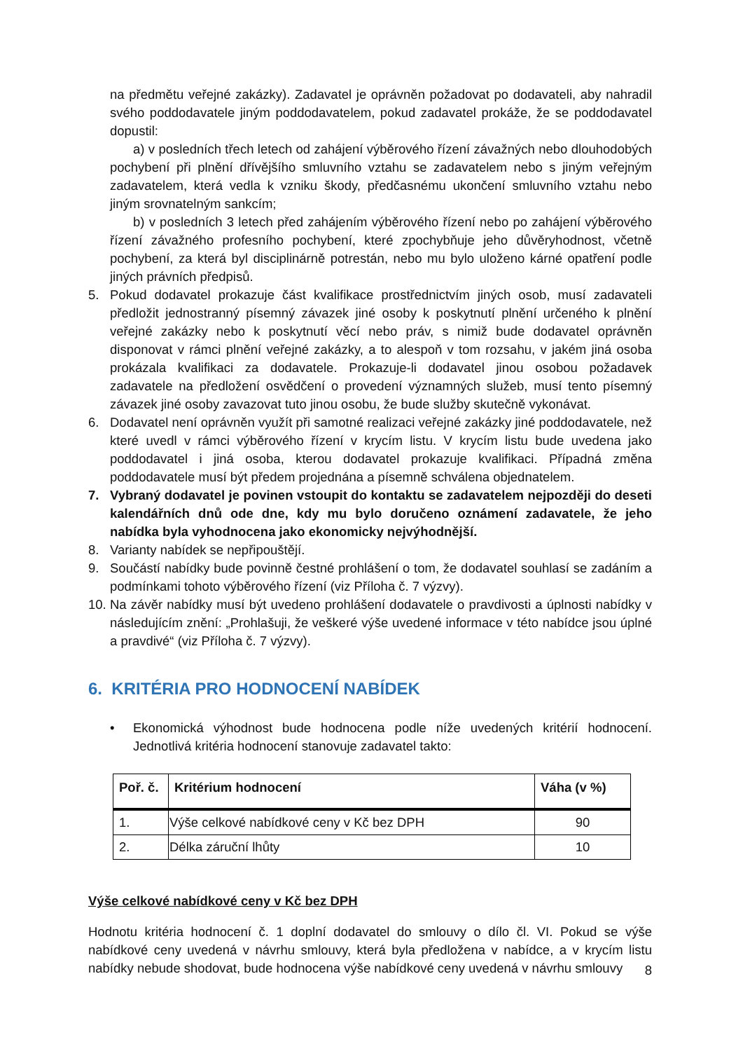na předmětu veřejné zakázky). Zadavatel je oprávněn požadovat po dodavateli, aby nahradil svého poddodavatele jiným poddodavatelem, pokud zadavatel prokáže, že se poddodavatel dopustil:
a) v posledních třech letech od zahájení výběrového řízení závažných nebo dlouhodobých pochybení při plnění dřívějšího smluvního vztahu se zadavatelem nebo s jiným veřejným zadavatelem, která vedla k vzniku škody, předčasnému ukončení smluvního vztahu nebo jiným srovnatelným sankcím;
b) v posledních 3 letech před zahájením výběrového řízení nebo po zahájení výběrového řízení závažného profesního pochybení, které zpochybňuje jeho důvěryhodnost, včetně pochybení, za která byl disciplinárně potrestán, nebo mu bylo uloženo kárné opatření podle jiných právních předpisů.
5. Pokud dodavatel prokazuje část kvalifikace prostřednictvím jiných osob, musí zadavateli předložit jednostranný písemný závazek jiné osoby k poskytnutí plnění určeného k plnění veřejné zakázky nebo k poskytnutí věcí nebo práv, s nimiž bude dodavatel oprávněn disponovat v rámci plnění veřejné zakázky, a to alespoň v tom rozsahu, v jakém jiná osoba prokázala kvalifikaci za dodavatele. Prokazuje-li dodavatel jinou osobou požadavek zadavatele na předložení osvědčení o provedení významných služeb, musí tento písemný závazek jiné osoby zavazovat tuto jinou osobu, že bude služby skutečně vykonávat.
6. Dodavatel není oprávněn využít při samotné realizaci veřejné zakázky jiné poddodavatele, než které uvedl v rámci výběrového řízení v krycím listu. V krycím listu bude uvedena jako poddodavatel i jiná osoba, kterou dodavatel prokazuje kvalifikaci. Případná změna poddodavatele musí být předem projednána a písemně schválena objednatelem.
7. Vybraný dodavatel je povinen vstoupit do kontaktu se zadavatelem nejpozději do deseti kalendářních dnů ode dne, kdy mu bylo doručeno oznámení zadavatele, že jeho nabídka byla vyhodnocena jako ekonomicky nejvýhodnější.
8. Varianty nabídek se nepřipouštějí.
9. Součástí nabídky bude povinně čestné prohlášení o tom, že dodavatel souhlasí se zadáním a podmínkami tohoto výběrového řízení (viz Příloha č. 7 výzvy).
10. Na závěr nabídky musí být uvedeno prohlášení dodavatele o pravdivosti a úplnosti nabídky v následujícím znění: „Prohlašuji, že veškeré výše uvedené informace v této nabídce jsou úplné a pravdivé“ (viz Příloha č. 7 výzvy).
6. KRITÉRIA PRO HODNOCENÍ NABÍDEK
• Ekonomická výhodnost bude hodnocena podle níže uvedených kritérií hodnocení. Jednotlivá kritéria hodnocení stanovuje zadavatel takto:
| Poř. č. | Kritérium hodnocení | Váha (v %) |
| --- | --- | --- |
| 1. | Výše celkové nabídkové ceny v Kč bez DPH | 90 |
| 2. | Délka záruční lhůty | 10 |
Výše celkové nabídkové ceny v Kč bez DPH
Hodnotu kritéria hodnocení č. 1 doplní dodavatel do smlouvy o dílo čl. VI. Pokud se výše nabídkové ceny uvedená v návrhu smlouvy, která byla předložena v nabídce, a v krycím listu nabídky nebude shodovat, bude hodnocena výše nabídkové ceny uvedená v návrhu smlouvy
8